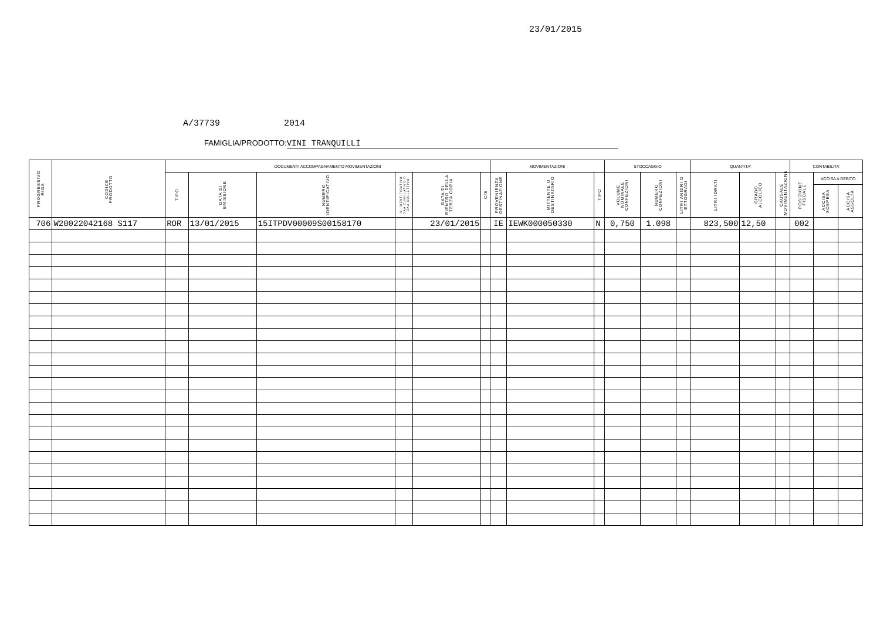23/01/2015
A/37739 2014
FAMIGLIA/PRODOTTO: VINI TRANQUILLI
| PROGRESSIVO RIGA | CODICE PRODOTTO | DOCUMENTI ACCOMPAGNAMENTO MOVIMENTAZIONI | | | | | | MOVIMENTAZIONI | | | STOCCAGGIO | | | QUANTITA' | | | CONTABILITA' | | |
| --- | --- | --- | --- | --- | --- | --- | --- | --- | --- | --- | --- | --- | --- | --- | --- | --- | --- | --- | --- |
| | | TIPO | DATA DI EMISSIONE | NUMERO IDENTIFICATIVO | N. IDENTIFICATIVO DAA CUMULATIVO O DAA COLLETTIVO | DATA DI RIENTRO DELLA TERZA COPIA | C/S | PROVENIENZA DESTINAZIONE | MITTENTE O DESTINATARIO | TIPO | VOLUME NOMINALE CONFEZIONI | NUMERO CONFEZIONI | LITRI ANIDRI O ETTOGRADI | LITRI IDRATI | GRADO ALCOLICO | CAUSALE MOVIMENTAZIONE | POSIZIONE FISCALE | ACCISA A DEBITO | |
| | | | | | | | | | | | | | | | | | | ACCISA SOSPESA | ACCISA ASSOLTA |
| 706 | W20022042168 S117 | ROR | 13/01/2015 | 15ITPDV00009S00158170 | | 23/01/2015 | | IE | IEWK000050330 | N | 0,750 | 1.098 | | 823,500 | 12,50 | | 002 | | |